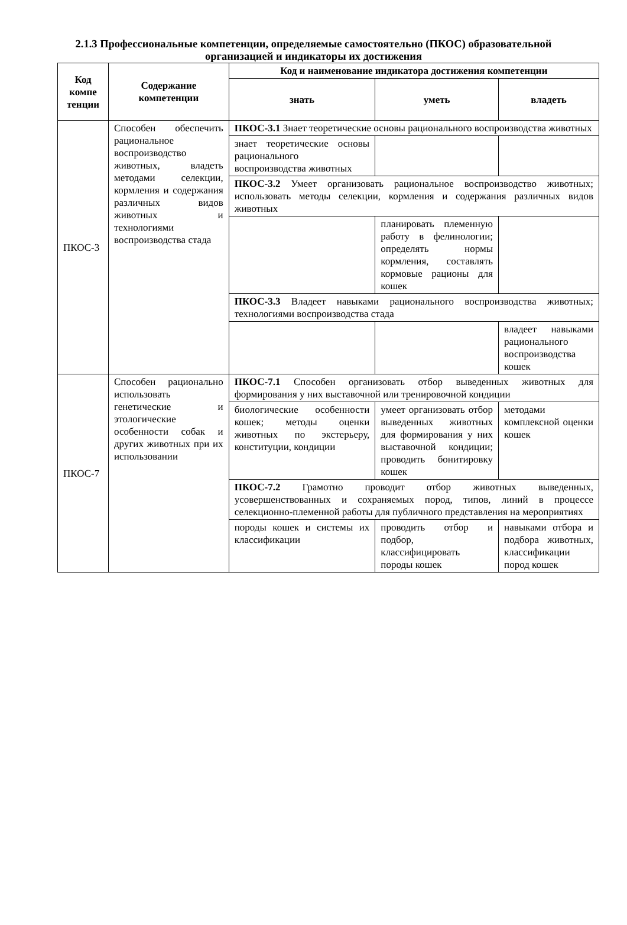2.1.3 Профессиональные компетенции, определяемые самостоятельно (ПКОС) образовательной организацией и индикаторы их достижения
| Код компе тенции | Содержание компетенции | Код и наименование индикатора достижения компетенции | | |
| --- | --- | --- | --- | --- |
| | | знать | уметь | владеть |
| ПКОС-3 | Способен обеспечить рациональное воспроизводство животных, владеть методами селекции, кормления и содержания различных видов животных и технологиями воспроизводства стада | ПКОС-3.1 Знает теоретические основы рационального воспроизводства животных | | |
| | | знает теоретические основы рационального воспроизводства животных | | |
| | | ПКОС-3.2 Умеет организовать рациональное воспроизводство животных; использовать методы селекции, кормления и содержания различных видов животных | | |
| | | | планировать племенную работу в фелинологии; определять нормы кормления, составлять кормовые рационы для кошек | |
| | | ПКОС-3.3 Владеет навыками рационального воспроизводства животных; технологиями воспроизводства стада | | |
| | | | | владеет навыками рационального воспроизводства кошек |
| ПКОС-7 | Способен рационально использовать генетические и этологические особенности собак и других животных при их использовании | ПКОС-7.1 Способен организовать отбор выведенных животных для формирования у них выставочной или тренировочной кондиции | | |
| | | биологические особенности кошек; методы оценки животных по экстерьеру, конституции, кондиции | умеет организовать отбор выведенных животных для формирования у них выставочной кондиции; проводить бонитировку кошек | методами комплексной оценки кошек |
| | | ПКОС-7.2 Грамотно проводит отбор животных выведенных, усовершенствованных и сохраняемых пород, типов, линий в процессе селекционно-племенной работы для публичного представления на мероприятиях | | |
| | | породы кошек и системы их классификации | проводить отбор и подбор, классифицировать породы кошек | навыками отбора и подбора животных, классификации пород кошек |